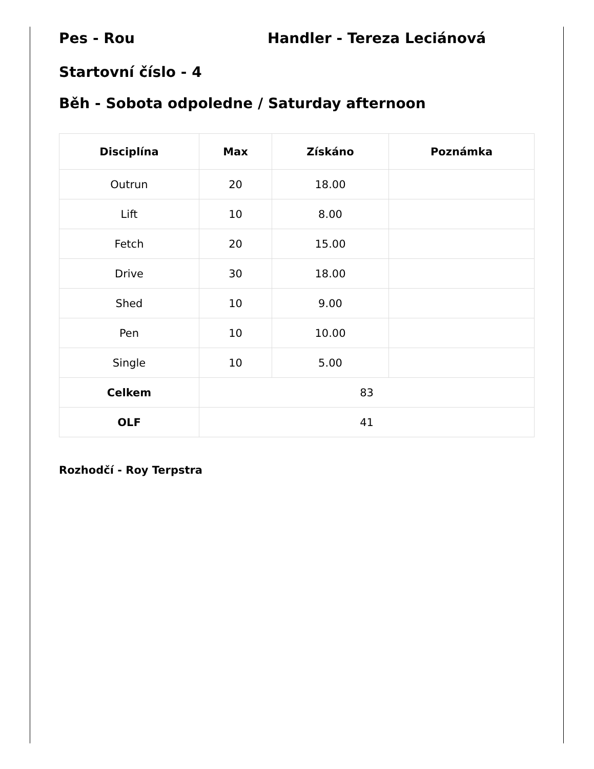Pes - Rou Handler - Tereza Leciánová
Startovní číslo - 4
Běh - Sobota odpoledne / Saturday afternoon
| Disciplína | Max | Získáno | Poznámka |
| --- | --- | --- | --- |
| Outrun | 20 | 18.00 | |
| Lift | 10 | 8.00 | |
| Fetch | 20 | 15.00 | |
| Drive | 30 | 18.00 | |
| Shed | 10 | 9.00 | |
| Pen | 10 | 10.00 | |
| Single | 10 | 5.00 | |
| Celkem | 83 | | |
| OLF | 41 | | |
Rozhodčí - Roy Terpstra